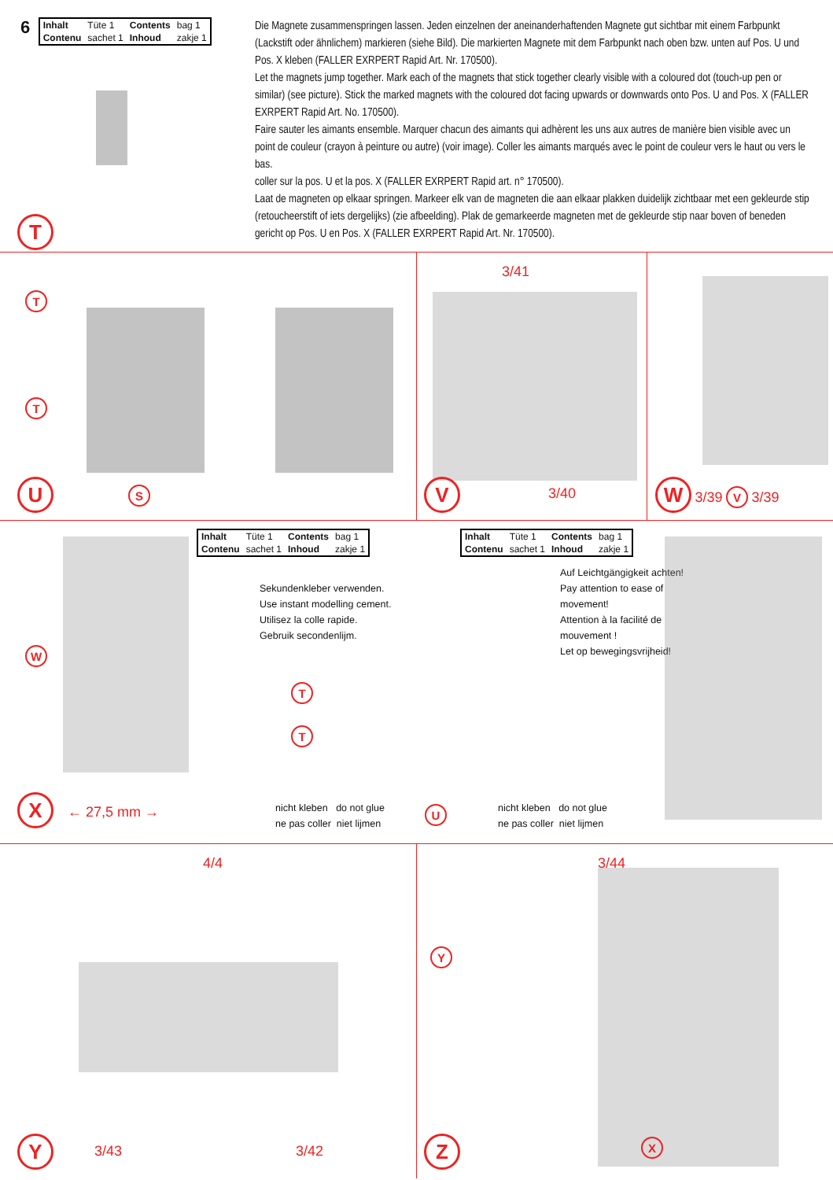6
| Inhalt | Tüte 1 | Contents | bag 1 |
| Contenu | sachet 1 | Inhoud | zakje 1 |
T
Die Magnete zusammenspringen lassen. Jeden einzelnen der aneinanderhaftenden Magnete gut sichtbar mit einem Farbpunkt (Lackstift oder ähnlichem) markieren (siehe Bild). Die markierten Magnete mit dem Farbpunkt nach oben bzw. unten auf Pos. U und Pos. X kleben (FALLER EXRPERT Rapid Art. Nr. 170500).
Let the magnets jump together. Mark each of the magnets that stick together clearly visible with a coloured dot (touch-up pen or similar) (see picture). Stick the marked magnets with the coloured dot facing upwards or downwards onto Pos. U and Pos. X (FALLER EXRPERT Rapid Art. No. 170500).
Faire sauter les aimants ensemble. Marquer chacun des aimants qui adhèrent les uns aux autres de manière bien visible avec un point de couleur (crayon à peinture ou autre) (voir image). Coller les aimants marqués avec le point de couleur vers le haut ou vers le bas.
coller sur la pos. U et la pos. X (FALLER EXRPERT Rapid art. n° 170500).
Laat de magneten op elkaar springen. Markeer elk van de magneten die aan elkaar plakken duidelijk zichtbaar met een gekleurde stip (retoucheerstift of iets dergelijks) (zie afbeelding). Plak de gemarkeerde magneten met de gekleurde stip naar boven of beneden gericht op Pos. U en Pos. X (FALLER EXRPERT Rapid Art. Nr. 170500).
T
T
U
S
3/41
V
3/40
W 3/39 V 3/39
W
X
← 27,5 mm →
| Inhalt | Tüte 1 | Contents | bag 1 |
| Contenu | sachet 1 | Inhoud | zakje 1 |
Sekundenkleber verwenden.
Use instant modelling cement.
Utilisez la colle rapide.
Gebruik secondenlijm.
T
T
nicht kleben do not glue
ne pas coller niet lijmen
U
| Inhalt | Tüte 1 | Contents | bag 1 |
| Contenu | sachet 1 | Inhoud | zakje 1 |
Auf Leichtgängigkeit achten!
Pay attention to ease of
movement!
Attention à la facilité de
mouvement !
Let op bewegingsvrijheid!
nicht kleben do not glue
ne pas coller niet lijmen
4/4
Y
3/43 3/42
3/44
Y
Z X